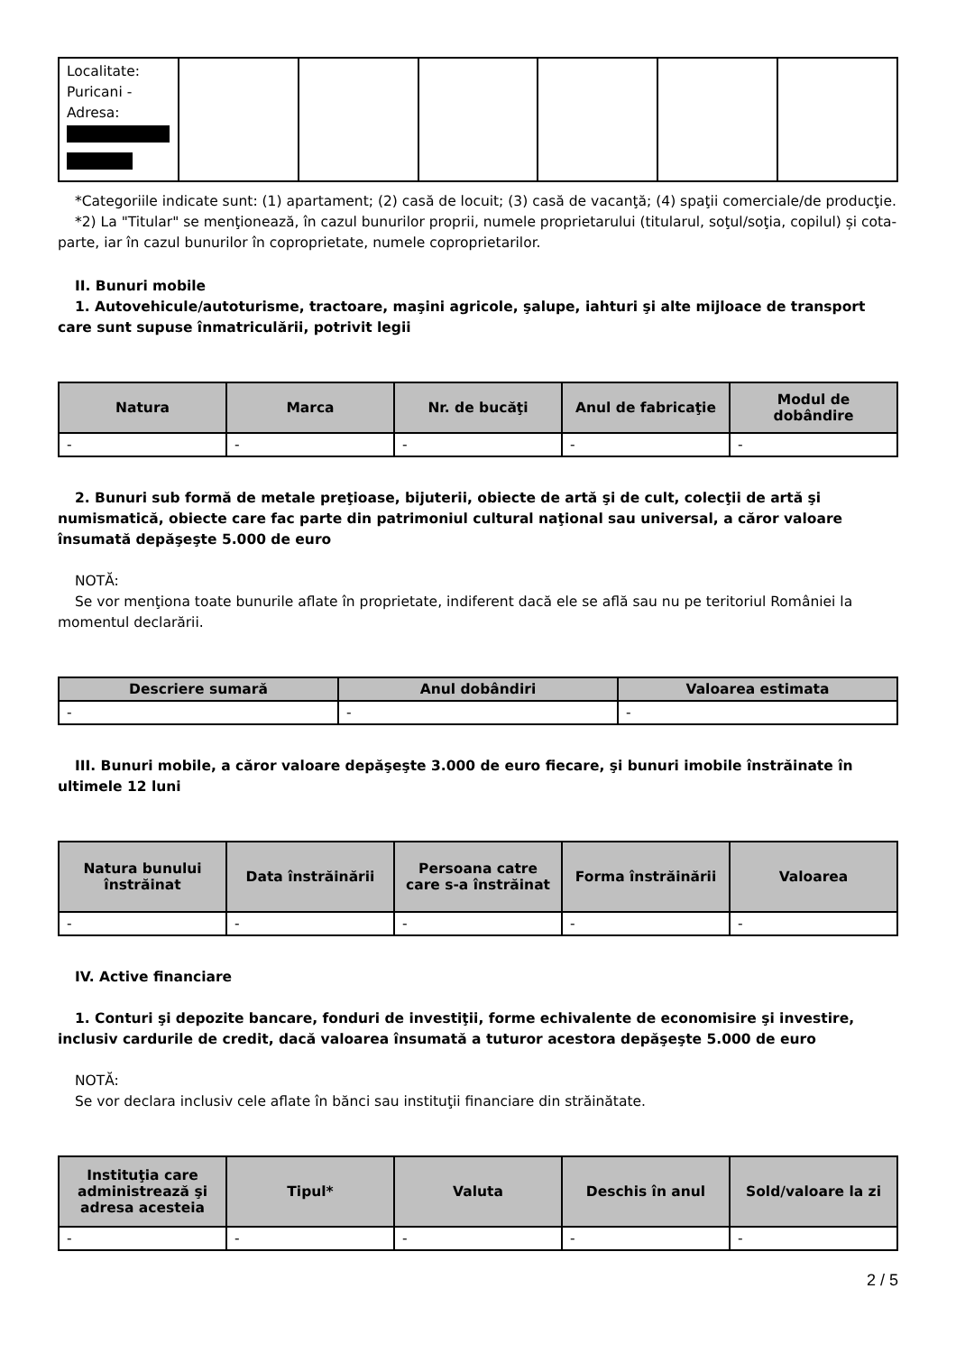| Localitate: Puricani - Adresa: | | | | | | |
*Categoriile indicate sunt: (1) apartament; (2) casă de locuit; (3) casă de vacanţă; (4) spaţii comerciale/de producţie.
*2) La "Titular" se menţionează, în cazul bunurilor proprii, numele proprietarului (titularul, soţul/soţia, copilul) și cota-parte, iar în cazul bunurilor în coproprietate, numele coproprietarilor.
II. Bunuri mobile
1. Autovehicule/autoturisme, tractoare, maşini agricole, şalupe, iahturi şi alte mijloace de transport care sunt supuse înmatriculării, potrivit legii
| Natura | Marca | Nr. de bucăţi | Anul de fabricaţie | Modul de dobândire |
| --- | --- | --- | --- | --- |
| - | - | - | - | - |
2. Bunuri sub formă de metale preţioase, bijuterii, obiecte de artă şi de cult, colecţii de artă şi numismatică, obiecte care fac parte din patrimoniul cultural naţional sau universal, a căror valoare însumată depăşeşte 5.000 de euro
NOTĂ:
Se vor menţiona toate bunurile aflate în proprietate, indiferent dacă ele se află sau nu pe teritoriul României la momentul declarării.
| Descriere sumară | Anul dobândiri | Valoarea estimata |
| --- | --- | --- |
| - | - | - |
III. Bunuri mobile, a căror valoare depăşeşte 3.000 de euro fiecare, şi bunuri imobile înstrăinate în ultimele 12 luni
| Natura bunului înstrăinat | Data înstrăinării | Persoana catre care s-a înstrăinat | Forma înstrăinării | Valoarea |
| --- | --- | --- | --- | --- |
| - | - | - | - | - |
IV. Active financiare
1. Conturi şi depozite bancare, fonduri de investiţii, forme echivalente de economisire şi investire, inclusiv cardurile de credit, dacă valoarea însumată a tuturor acestora depăşeşte 5.000 de euro
NOTĂ:
Se vor declara inclusiv cele aflate în bănci sau instituţii financiare din străinătate.
| Instituţia care administrează şi adresa acesteia | Tipul* | Valuta | Deschis în anul | Sold/valoare la zi |
| --- | --- | --- | --- | --- |
| - | - | - | - | - |
2 / 5